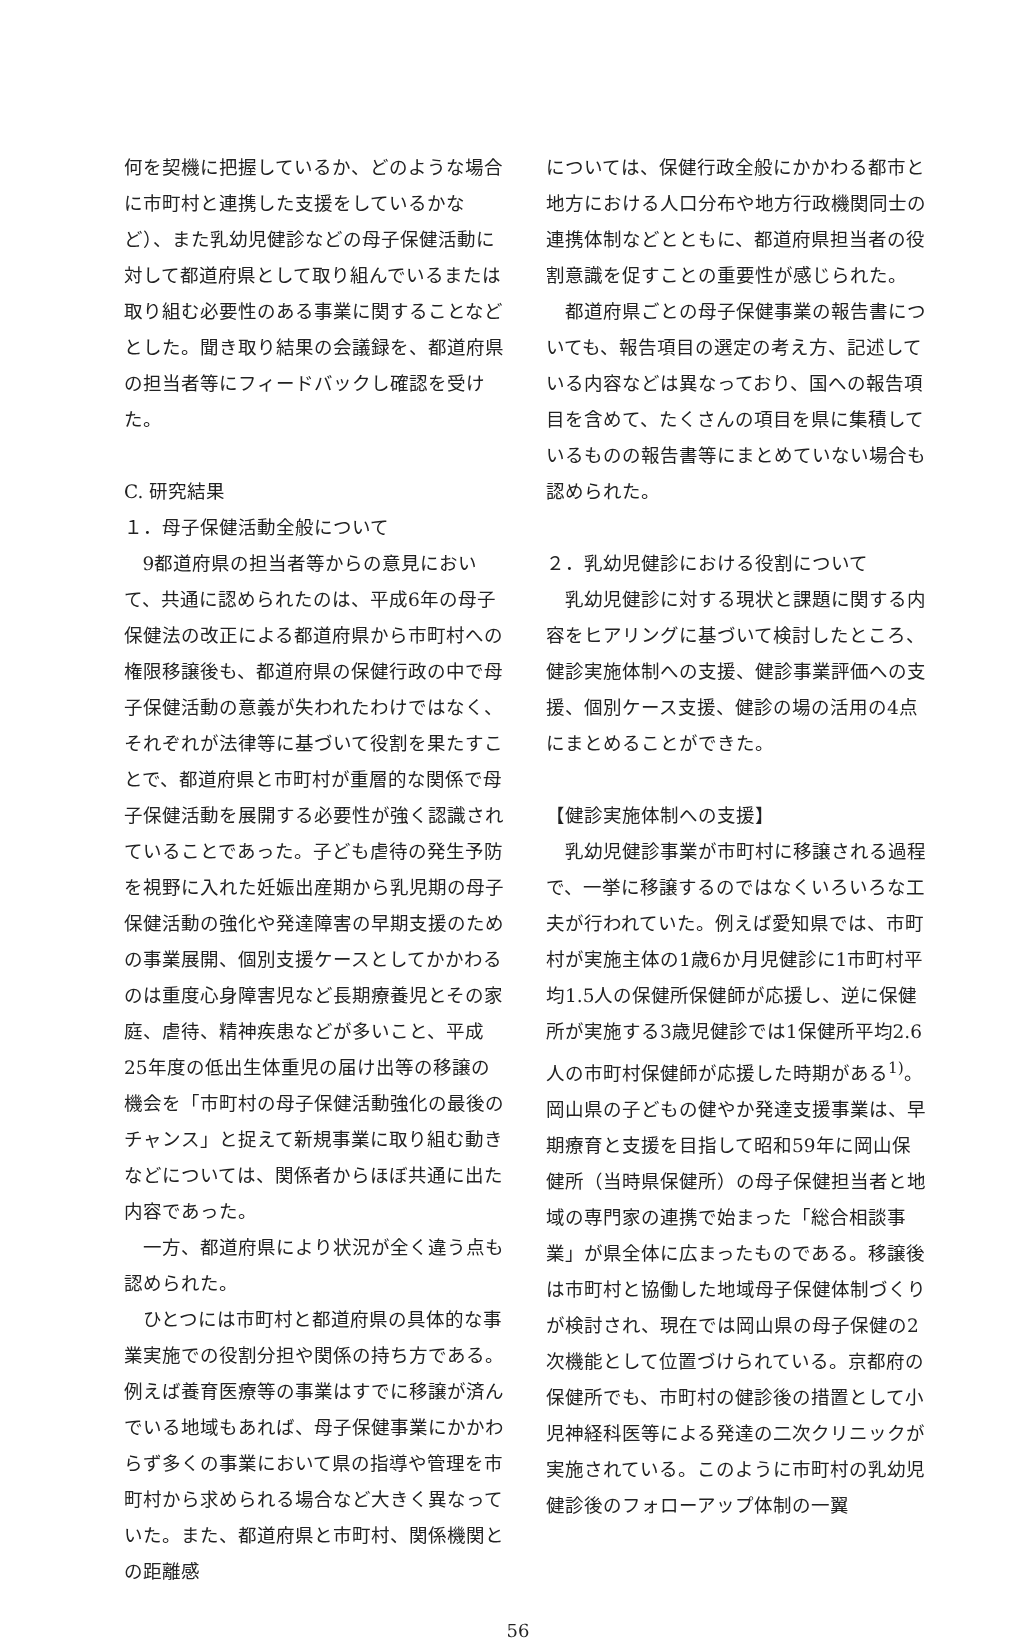何を契機に把握しているか、どのような場合に市町村と連携した支援をしているかなど）、また乳幼児健診などの母子保健活動に対して都道府県として取り組んでいるまたは取り組む必要性のある事業に関することなどとした。聞き取り結果の会議録を、都道府県の担当者等にフィードバックし確認を受けた。
C. 研究結果
１．母子保健活動全般について
9都道府県の担当者等からの意見において、共通に認められたのは、平成6年の母子保健法の改正による都道府県から市町村への権限移譲後も、都道府県の保健行政の中で母子保健活動の意義が失われたわけではなく、それぞれが法律等に基づいて役割を果たすことで、都道府県と市町村が重層的な関係で母子保健活動を展開する必要性が強く認識されていることであった。子ども虐待の発生予防を視野に入れた妊娠出産期から乳児期の母子保健活動の強化や発達障害の早期支援のための事業展開、個別支援ケースとしてかかわるのは重度心身障害児など長期療養児とその家庭、虐待、精神疾患などが多いこと、平成25年度の低出生体重児の届け出等の移譲の機会を「市町村の母子保健活動強化の最後のチャンス」と捉えて新規事業に取り組む動きなどについては、関係者からほぼ共通に出た内容であった。
一方、都道府県により状況が全く違う点も認められた。
ひとつには市町村と都道府県の具体的な事業実施での役割分担や関係の持ち方である。例えば養育医療等の事業はすでに移譲が済んでいる地域もあれば、母子保健事業にかかわらず多くの事業において県の指導や管理を市町村から求められる場合など大きく異なっていた。また、都道府県と市町村、関係機関との距離感
については、保健行政全般にかかわる都市と地方における人口分布や地方行政機関同士の連携体制などとともに、都道府県担当者の役割意識を促すことの重要性が感じられた。
都道府県ごとの母子保健事業の報告書についても、報告項目の選定の考え方、記述している内容などは異なっており、国への報告項目を含めて、たくさんの項目を県に集積しているものの報告書等にまとめていない場合も認められた。
２．乳幼児健診における役割について
乳幼児健診に対する現状と課題に関する内容をヒアリングに基づいて検討したところ、健診実施体制への支援、健診事業評価への支援、個別ケース支援、健診の場の活用の4点にまとめることができた。
【健診実施体制への支援】
乳幼児健診事業が市町村に移譲される過程で、一挙に移譲するのではなくいろいろな工夫が行われていた。例えば愛知県では、市町村が実施主体の1歳6か月児健診に1市町村平均1.5人の保健所保健師が応援し、逆に保健所が実施する3歳児健診では1保健所平均2.6人の市町村保健師が応援した時期がある<sup>1)</sup>。岡山県の子どもの健やか発達支援事業は、早期療育と支援を目指して昭和59年に岡山保健所（当時県保健所）の母子保健担当者と地域の専門家の連携で始まった「総合相談事業」が県全体に広まったものである。移譲後は市町村と協働した地域母子保健体制づくりが検討され、現在では岡山県の母子保健の2次機能として位置づけられている。京都府の保健所でも、市町村の健診後の措置として小児神経科医等による発達の二次クリニックが実施されている。このように市町村の乳幼児健診後のフォローアップ体制の一翼
56